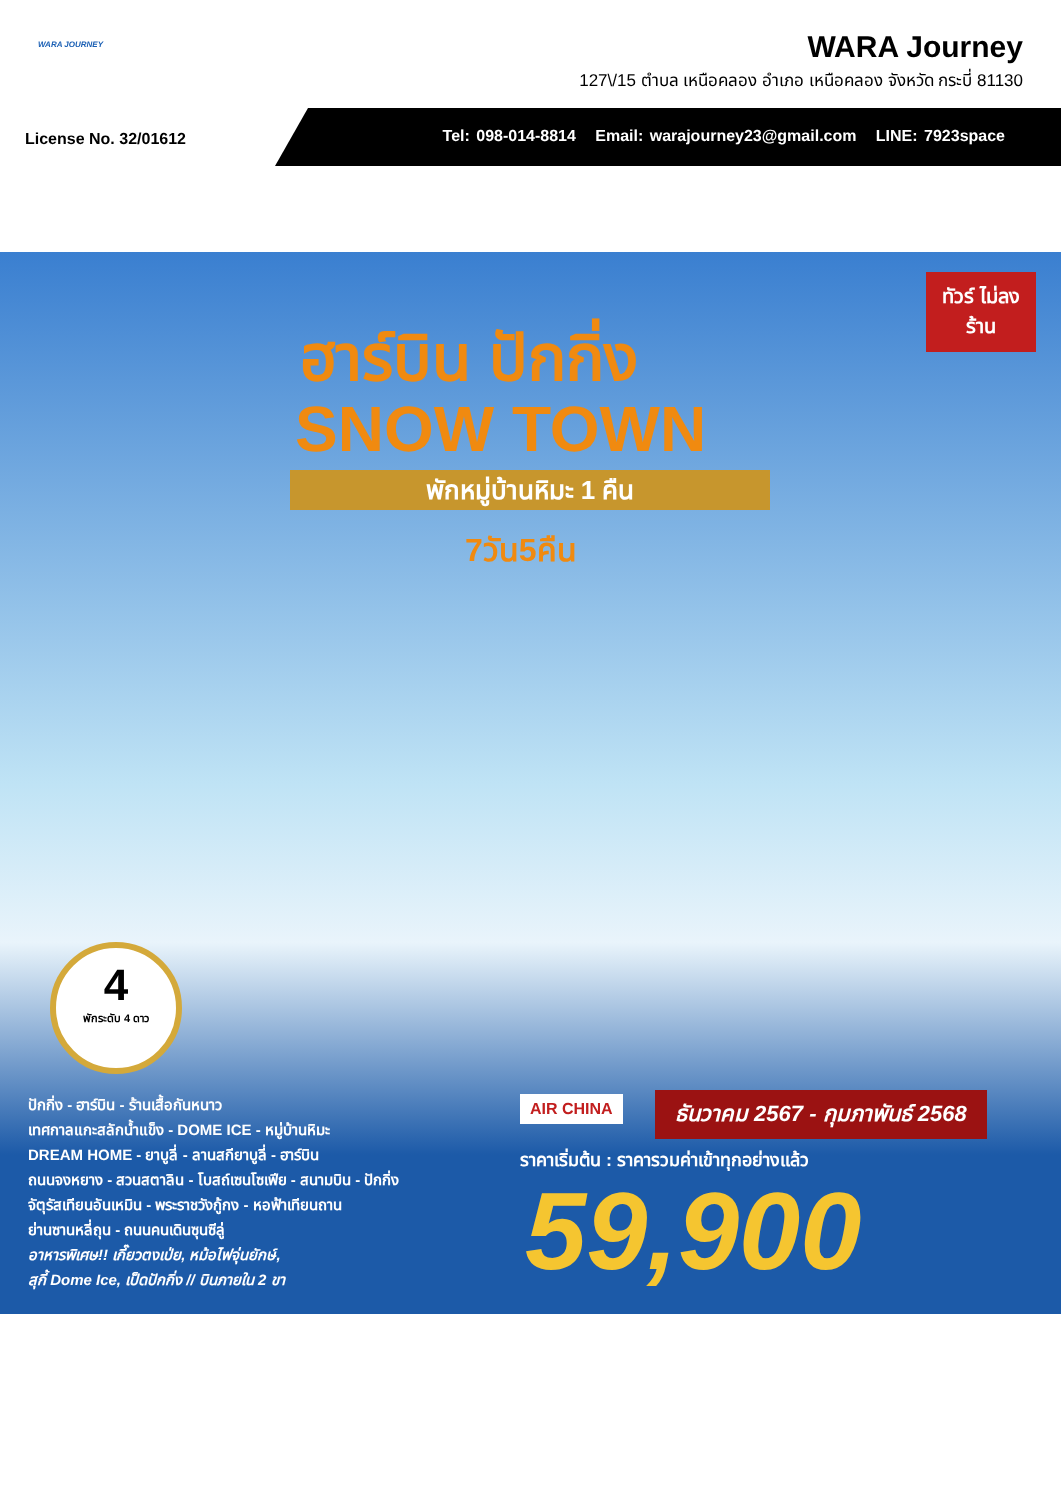WARA JOURNEY
WARA Journey
127\/15 ตำบล เหนือคลอง อำเภอ เหนือคลอง จังหวัด กระบี่ 81130
License No. 32/01612
Tel: 098-014-8814 Email: warajourney23@gmail.com LINE: 7923space
ทัวร์ ไม่ลงร้าน
ฮาร์บิน ปักกิ่ง
SNOW TOWN
พักหมู่บ้านหิมะ 1 คืน
7วัน5คืน
4
พักระดับ 4 ดาว
ปักกิ่ง - ฮาร์บิน - ร้านเสื้อกันหนาว
เทศกาลแกะสลักน้ำแข็ง - DOME ICE - หมู่บ้านหิมะ
DREAM HOME - ยาบูลี่ - ลานสกียาบูลี่ - ฮาร์บิน
ถนนจงหยาง - สวนสตาลิน - โบสถ์เซนโซเฟีย - สนามบิน - ปักกิ่ง
จัตุรัสเทียนอันเหมิน - พระราชวังกู้กง - หอฟ้าเทียนถาน
ย่านซานหลี่ถุน - ถนนคนเดินซุนซีลู่
อาหารพิเศษ!! เกี๊ยวตงเป่ย, หม้อไฟจุ่นยักษ์,
สุกี้ Dome Ice, เป็ดปักกิ่ง // บินภายใน 2 ขา
AIR CHINA ธันวาคม 2567 - กุมภาพันธ์ 2568
ราคาเริ่มต้น : ราคารวมค่าเข้าทุกอย่างแล้ว
59,900